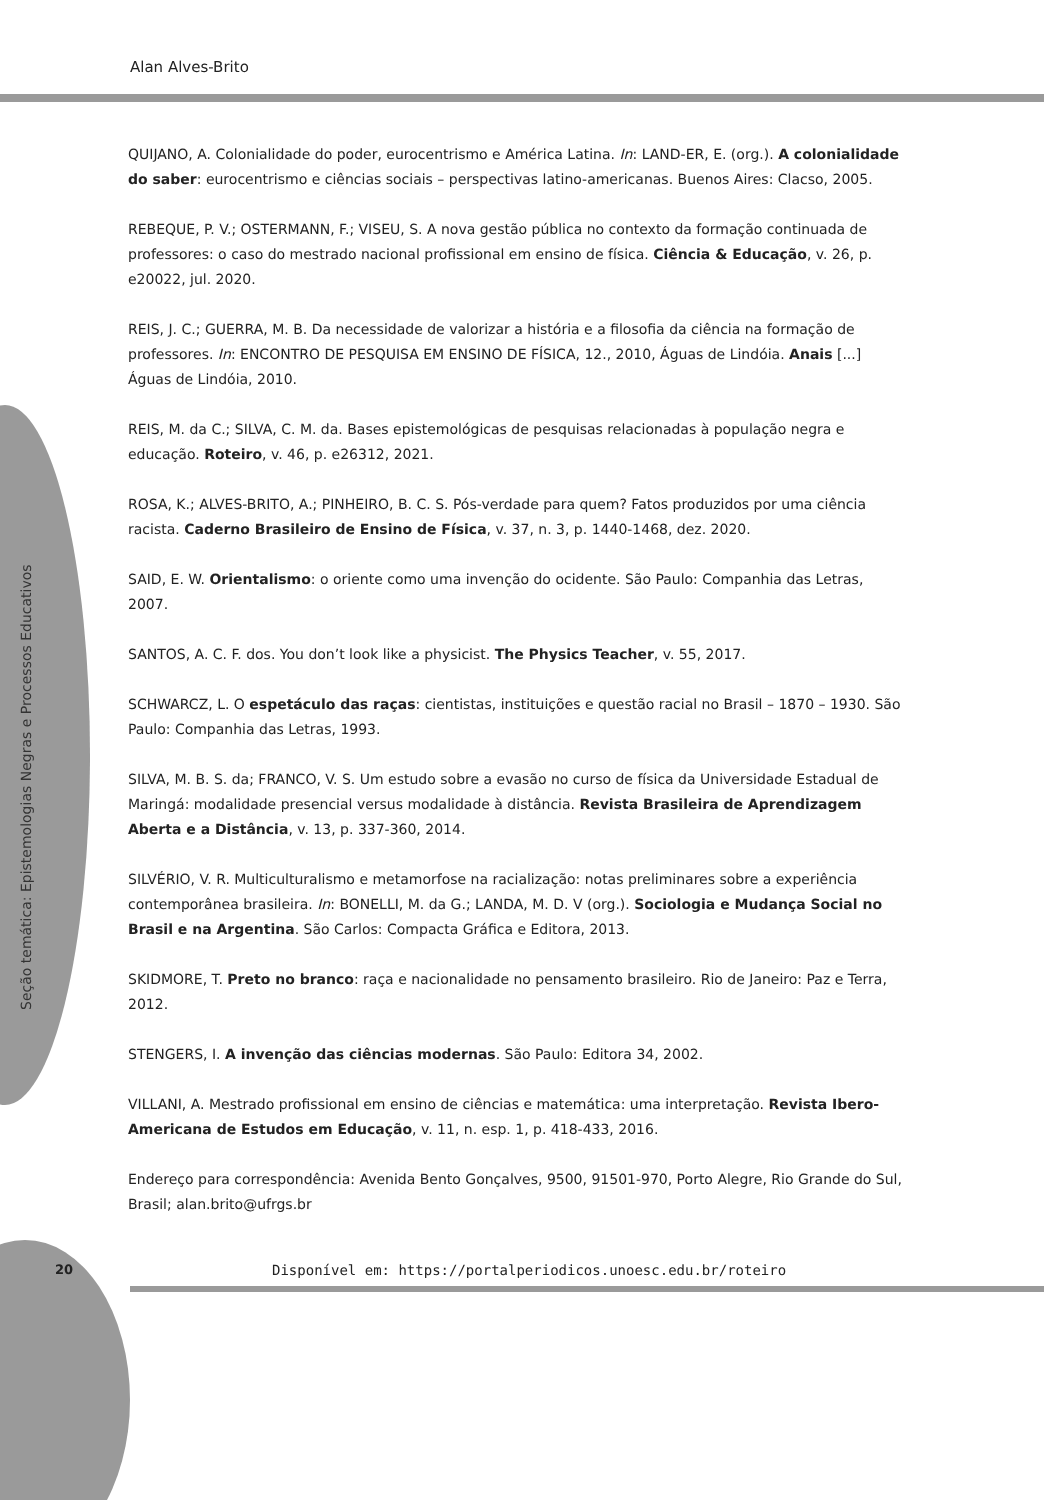Alan Alves-Brito
Seção temática: Epistemologias Negras e Processos Educativos
QUIJANO, A. Colonialidade do poder, eurocentrismo e América Latina. In: LAND-ER, E. (org.). A colonialidade do saber: eurocentrismo e ciências sociais – perspectivas latino-americanas. Buenos Aires: Clacso, 2005.
REBEQUE, P. V.; OSTERMANN, F.; VISEU, S. A nova gestão pública no contexto da formação continuada de professores: o caso do mestrado nacional profissional em ensino de física. Ciência & Educação, v. 26, p. e20022, jul. 2020.
REIS, J. C.; GUERRA, M. B. Da necessidade de valorizar a história e a filosofia da ciência na formação de professores. In: ENCONTRO DE PESQUISA EM ENSINO DE FÍSICA, 12., 2010, Águas de Lindóia. Anais [...] Águas de Lindóia, 2010.
REIS, M. da C.; SILVA, C. M. da. Bases epistemológicas de pesquisas relacionadas à população negra e educação. Roteiro, v. 46, p. e26312, 2021.
ROSA, K.; ALVES-BRITO, A.; PINHEIRO, B. C. S. Pós-verdade para quem? Fatos produzidos por uma ciência racista. Caderno Brasileiro de Ensino de Física, v. 37, n. 3, p. 1440-1468, dez. 2020.
SAID, E. W. Orientalismo: o oriente como uma invenção do ocidente. São Paulo: Companhia das Letras, 2007.
SANTOS, A. C. F. dos. You don’t look like a physicist. The Physics Teacher, v. 55, 2017.
SCHWARCZ, L. O espetáculo das raças: cientistas, instituições e questão racial no Brasil – 1870 – 1930. São Paulo: Companhia das Letras, 1993.
SILVA, M. B. S. da; FRANCO, V. S. Um estudo sobre a evasão no curso de física da Universidade Estadual de Maringá: modalidade presencial versus modalidade à distância. Revista Brasileira de Aprendizagem Aberta e a Distância, v. 13, p. 337-360, 2014.
SILVÉRIO, V. R. Multiculturalismo e metamorfose na racialização: notas preliminares sobre a experiência contemporânea brasileira. In: BONELLI, M. da G.; LANDA, M. D. V (org.). Sociologia e Mudança Social no Brasil e na Argentina. São Carlos: Compacta Gráfica e Editora, 2013.
SKIDMORE, T. Preto no branco: raça e nacionalidade no pensamento brasileiro. Rio de Janeiro: Paz e Terra, 2012.
STENGERS, I. A invenção das ciências modernas. São Paulo: Editora 34, 2002.
VILLANI, A. Mestrado profissional em ensino de ciências e matemática: uma interpretação. Revista Ibero-Americana de Estudos em Educação, v. 11, n. esp. 1, p. 418-433, 2016.
Endereço para correspondência: Avenida Bento Gonçalves, 9500, 91501-970, Porto Alegre, Rio Grande do Sul, Brasil; alan.brito@ufrgs.br
20
Disponível em: https://portalperiodicos.unoesc.edu.br/roteiro